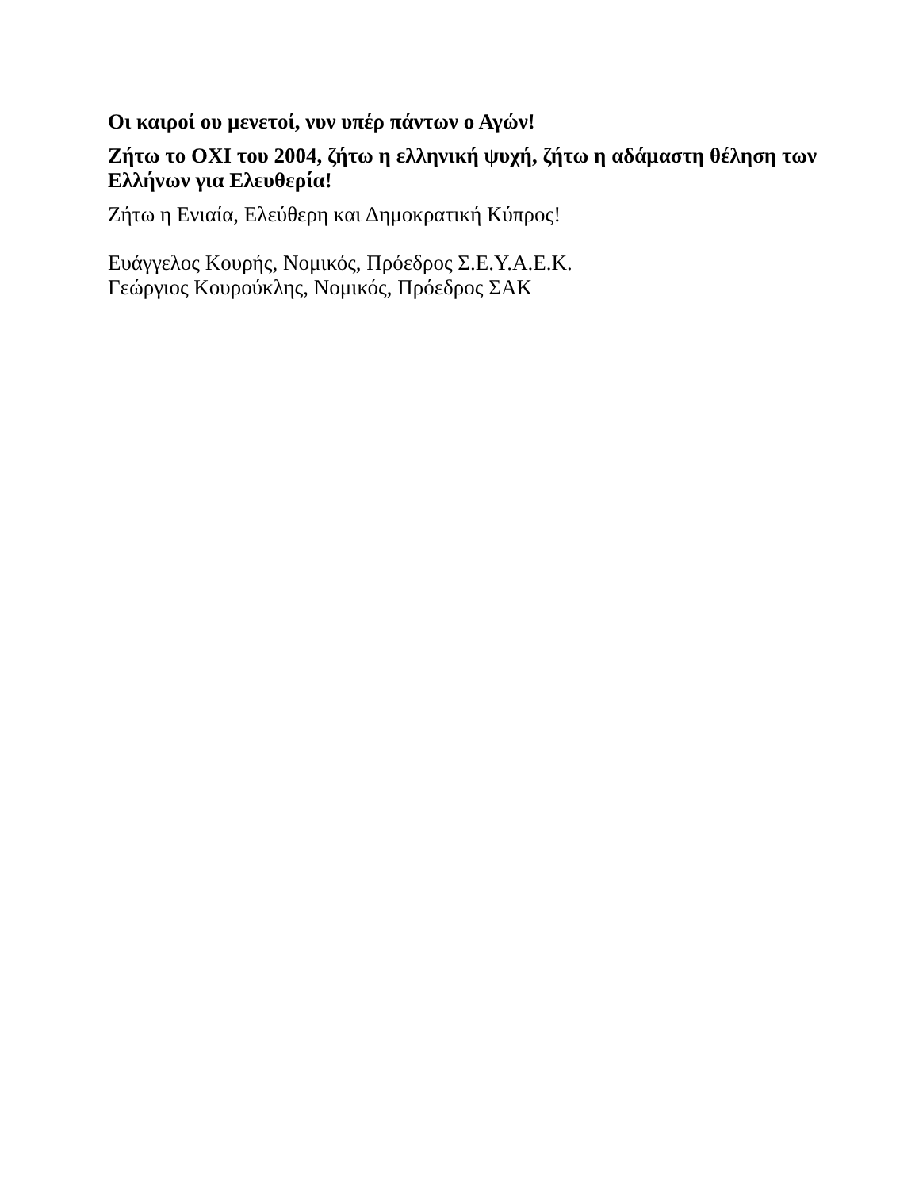Οι καιροί ου μενετοί, νυν υπέρ πάντων ο Αγών!
Ζήτω το ΟΧΙ του 2004, ζήτω η ελληνική ψυχή, ζήτω η αδάμαστη θέληση των Ελλήνων για Ελευθερία!
Ζήτω η Ενιαία, Ελεύθερη και Δημοκρατική Κύπρος!
Ευάγγελος Κουρής, Νομικός, Πρόεδρος Σ.Ε.Υ.Α.Ε.Κ.
Γεώργιος Κουρούκλης, Νομικός, Πρόεδρος ΣΑΚ